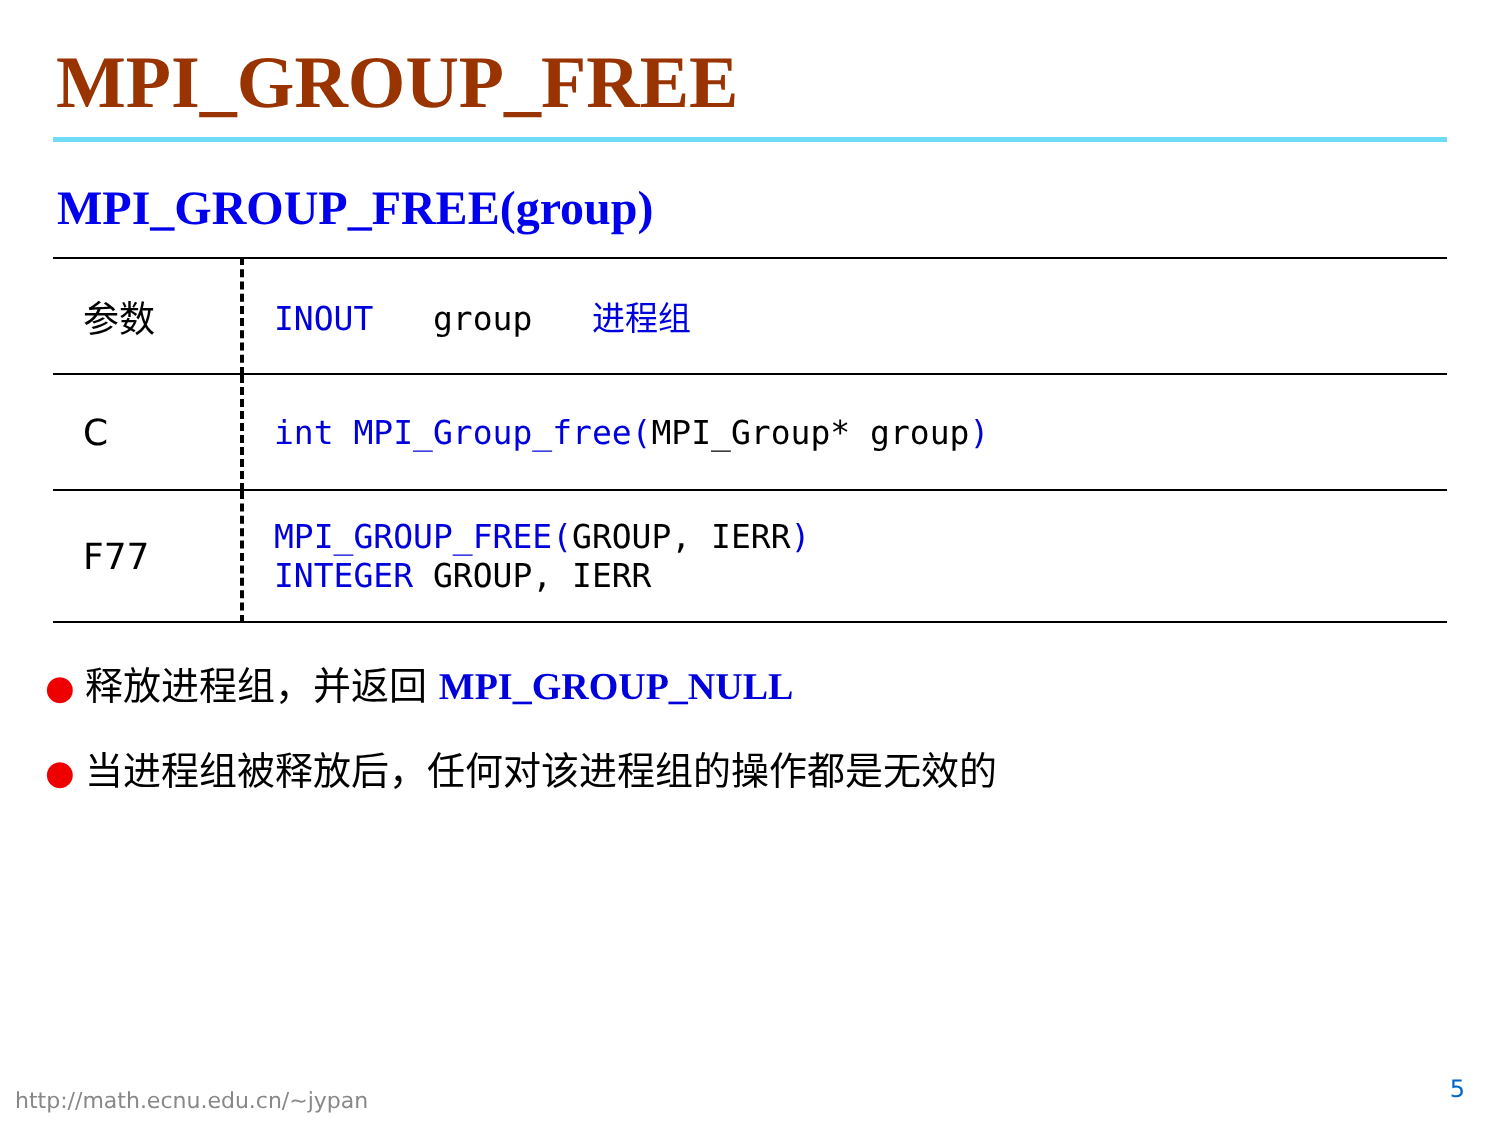MPI_GROUP_FREE
MPI_GROUP_FREE(group)
| 参数 | INOUT group 进程组 |
| C | int MPI_Group_free( MPI_Group* group ) |
| F77 | MPI_GROUP_FREE( GROUP, IERR ) INTEGER GROUP, IERR |
● 释放进程组，并返回 MPI_GROUP_NULL
● 当进程组被释放后，任何对该进程组的操作都是无效的
http://math.ecnu.edu.cn/~jypan 5